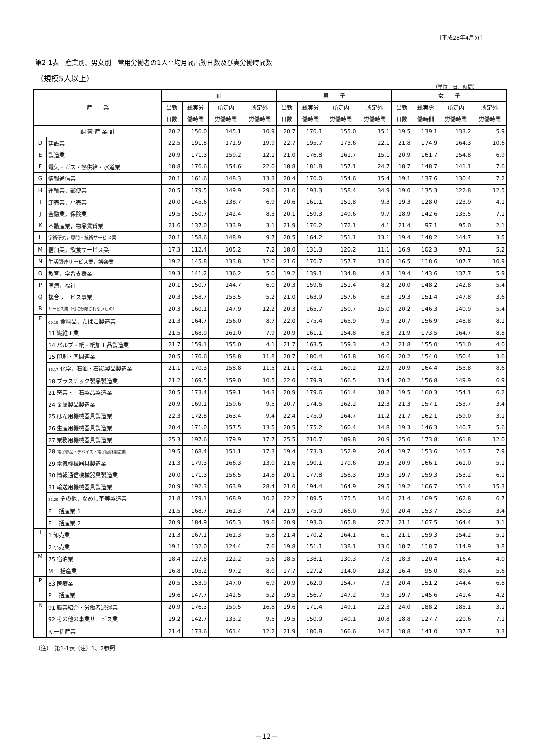［平成28年4月分］
第2-1表　産業別、男女別　常用労働者の1人平均月間出勤日数及び実労働時間数
（規模5人以上）
（単位　日、時間）
| 産 業 | | 計 | | | | 男 子 | | | | 女 子 | | | |
| --- | --- | --- | --- | --- | --- | --- | --- | --- | --- | --- | --- | --- | --- |
| | | 出勤 | 総実労 | 所定内 | 所定外 | 出勤 | 総実労 | 所定内 | 所定外 | 出勤 | 総実労 | 所定内 | 所定外 |
| | | 日数 | 働時間 | 労働時間 | 労働時間 | 日数 | 働時間 | 労働時間 | 労働時間 | 日数 | 働時間 | 労働時間 | 労働時間 |
| 調 査 産 業 計 | | 20.2 | 156.0 | 145.1 | 10.9 | 20.7 | 170.1 | 155.0 | 15.1 | 19.5 | 139.1 | 133.2 | 5.9 |
| D | 建設業 | 22.5 | 191.8 | 171.9 | 19.9 | 22.7 | 195.7 | 173.6 | 22.1 | 21.8 | 174.9 | 164.3 | 10.6 |
| E | 製造業 | 20.9 | 171.3 | 159.2 | 12.1 | 21.0 | 176.8 | 161.7 | 15.1 | 20.9 | 161.7 | 154.8 | 6.9 |
| F | 電気・ガス・熱供給・水道業 | 18.8 | 176.6 | 154.6 | 22.0 | 18.8 | 181.8 | 157.1 | 24.7 | 18.7 | 148.7 | 141.1 | 7.6 |
| G | 情報通信業 | 20.1 | 161.6 | 148.3 | 13.3 | 20.4 | 170.0 | 154.6 | 15.4 | 19.1 | 137.6 | 130.4 | 7.2 |
| H | 運輸業，郵便業 | 20.5 | 179.5 | 149.9 | 29.6 | 21.0 | 193.3 | 158.4 | 34.9 | 19.0 | 135.3 | 122.8 | 12.5 |
| I | 卸売業，小売業 | 20.0 | 145.6 | 138.7 | 6.9 | 20.6 | 161.1 | 151.8 | 9.3 | 19.3 | 128.0 | 123.9 | 4.1 |
| J | 金融業，保険業 | 19.5 | 150.7 | 142.4 | 8.3 | 20.1 | 159.3 | 149.6 | 9.7 | 18.9 | 142.6 | 135.5 | 7.1 |
| K | 不動産業，物品賃貸業 | 21.6 | 137.0 | 133.9 | 3.1 | 21.9 | 176.2 | 172.1 | 4.1 | 21.4 | 97.1 | 95.0 | 2.1 |
| L | 学術研究，専門・技術サービス業 | 20.1 | 158.6 | 148.9 | 9.7 | 20.5 | 164.2 | 151.1 | 13.1 | 19.4 | 148.2 | 144.7 | 3.5 |
| M | 宿泊業，飲食サービス業 | 17.3 | 112.4 | 105.2 | 7.2 | 18.0 | 131.3 | 120.2 | 11.1 | 16.9 | 102.3 | 97.1 | 5.2 |
| N | 生活関連サービス業，娯楽業 | 19.2 | 145.8 | 133.8 | 12.0 | 21.6 | 170.7 | 157.7 | 13.0 | 16.5 | 118.6 | 107.7 | 10.9 |
| O | 教育，学習支援業 | 19.3 | 141.2 | 136.2 | 5.0 | 19.2 | 139.1 | 134.8 | 4.3 | 19.4 | 143.6 | 137.7 | 5.9 |
| P | 医療，福祉 | 20.1 | 150.7 | 144.7 | 6.0 | 20.3 | 159.6 | 151.4 | 8.2 | 20.0 | 148.2 | 142.8 | 5.4 |
| Q | 複合サービス事業 | 20.3 | 158.7 | 153.5 | 5.2 | 21.0 | 163.9 | 157.6 | 6.3 | 19.3 | 151.4 | 147.8 | 3.6 |
| R | サービス業（他に分類されないもの） | 20.3 | 160.1 | 147.9 | 12.2 | 20.3 | 165.7 | 150.7 | 15.0 | 20.2 | 146.3 | 140.9 | 5.4 |
| E | 09,10 食料品，たばこ製造業 | 21.3 | 164.7 | 156.0 | 8.7 | 22.0 | 175.4 | 165.9 | 9.5 | 20.7 | 156.9 | 148.8 | 8.1 |
| | 11 繊維工業 | 21.5 | 168.9 | 161.0 | 7.9 | 20.9 | 161.1 | 154.8 | 6.3 | 21.9 | 173.5 | 164.7 | 8.8 |
| | 14 パルプ・紙・紙加工品製造業 | 21.7 | 159.1 | 155.0 | 4.1 | 21.7 | 163.5 | 159.3 | 4.2 | 21.8 | 155.0 | 151.0 | 4.0 |
| | 15 印刷・同関連業 | 20.5 | 170.6 | 158.8 | 11.8 | 20.7 | 180.4 | 163.8 | 16.6 | 20.2 | 154.0 | 150.4 | 3.6 |
| | 16,17 化学，石油・石炭製品製造業 | 21.1 | 170.3 | 158.8 | 11.5 | 21.1 | 173.1 | 160.2 | 12.9 | 20.9 | 164.4 | 155.8 | 8.6 |
| | 18 プラスチック製品製造業 | 21.2 | 169.5 | 159.0 | 10.5 | 22.0 | 179.9 | 166.5 | 13.4 | 20.2 | 156.8 | 149.9 | 6.9 |
| | 21 窯業・土石製品製造業 | 20.5 | 173.4 | 159.1 | 14.3 | 20.9 | 179.6 | 161.4 | 18.2 | 19.5 | 160.3 | 154.1 | 6.2 |
| | 24 金属製品製造業 | 20.9 | 169.1 | 159.6 | 9.5 | 20.7 | 174.5 | 162.2 | 12.3 | 21.3 | 157.1 | 153.7 | 3.4 |
| | 25 はん用機械器具製造業 | 22.3 | 172.8 | 163.4 | 9.4 | 22.4 | 175.9 | 164.7 | 11.2 | 21.7 | 162.1 | 159.0 | 3.1 |
| | 26 生産用機械器具製造業 | 20.4 | 171.0 | 157.5 | 13.5 | 20.5 | 175.2 | 160.4 | 14.8 | 19.3 | 146.3 | 140.7 | 5.6 |
| | 27 業務用機械器具製造業 | 25.3 | 197.6 | 179.9 | 17.7 | 25.5 | 210.7 | 189.8 | 20.9 | 25.0 | 173.8 | 161.8 | 12.0 |
| | 28 電子部品・デバイス・電子回路製造業 | 19.5 | 168.4 | 151.1 | 17.3 | 19.4 | 173.3 | 152.9 | 20.4 | 19.7 | 153.6 | 145.7 | 7.9 |
| | 29 電気機械器具製造業 | 21.3 | 179.3 | 166.3 | 13.0 | 21.6 | 190.1 | 170.6 | 19.5 | 20.9 | 166.1 | 161.0 | 5.1 |
| | 30 情報通信機械器具製造業 | 20.0 | 171.3 | 156.5 | 14.8 | 20.1 | 177.8 | 158.3 | 19.5 | 19.7 | 159.3 | 153.2 | 6.1 |
| | 31 輸送用機械器具製造業 | 20.9 | 192.3 | 163.9 | 28.4 | 21.0 | 194.4 | 164.9 | 29.5 | 19.2 | 166.7 | 151.4 | 15.3 |
| | 32,20 その他，なめし革等製造業 | 21.8 | 179.1 | 168.9 | 10.2 | 22.2 | 189.5 | 175.5 | 14.0 | 21.4 | 169.5 | 162.8 | 6.7 |
| | E 一括産業 1 | 21.5 | 168.7 | 161.3 | 7.4 | 21.9 | 175.0 | 166.0 | 9.0 | 20.4 | 153.7 | 150.3 | 3.4 |
| | E 一括産業 2 | 20.9 | 184.9 | 165.3 | 19.6 | 20.9 | 193.0 | 165.8 | 27.2 | 21.1 | 167.5 | 164.4 | 3.1 |
| I | 1 卸売業 | 21.3 | 167.1 | 161.3 | 5.8 | 21.4 | 170.2 | 164.1 | 6.1 | 21.1 | 159.3 | 154.2 | 5.1 |
| | 2 小売業 | 19.1 | 132.0 | 124.4 | 7.6 | 19.8 | 151.1 | 138.1 | 13.0 | 18.7 | 118.7 | 114.9 | 3.8 |
| M | 75 宿泊業 | 18.4 | 127.8 | 122.2 | 5.6 | 18.5 | 138.1 | 130.3 | 7.8 | 18.3 | 120.4 | 116.4 | 4.0 |
| | M 一括産業 | 16.8 | 105.2 | 97.2 | 8.0 | 17.7 | 127.2 | 114.0 | 13.2 | 16.4 | 95.0 | 89.4 | 5.6 |
| P | 83 医療業 | 20.5 | 153.9 | 147.0 | 6.9 | 20.9 | 162.0 | 154.7 | 7.3 | 20.4 | 151.2 | 144.4 | 6.8 |
| | P 一括産業 | 19.6 | 147.7 | 142.5 | 5.2 | 19.5 | 156.7 | 147.2 | 9.5 | 19.7 | 145.6 | 141.4 | 4.2 |
| R | 91 職業紹介・労働者派遣業 | 20.9 | 176.3 | 159.5 | 16.8 | 19.6 | 171.4 | 149.1 | 22.3 | 24.0 | 188.2 | 185.1 | 3.1 |
| | 92 その他の事業サービス業 | 19.2 | 142.7 | 133.2 | 9.5 | 19.5 | 150.9 | 140.1 | 10.8 | 18.8 | 127.7 | 120.6 | 7.1 |
| | R 一括産業 | 21.4 | 173.6 | 161.4 | 12.2 | 21.9 | 180.8 | 166.6 | 14.2 | 18.8 | 141.0 | 137.7 | 3.3 |
（注）　第1-1表（注）1、2参照
－12－